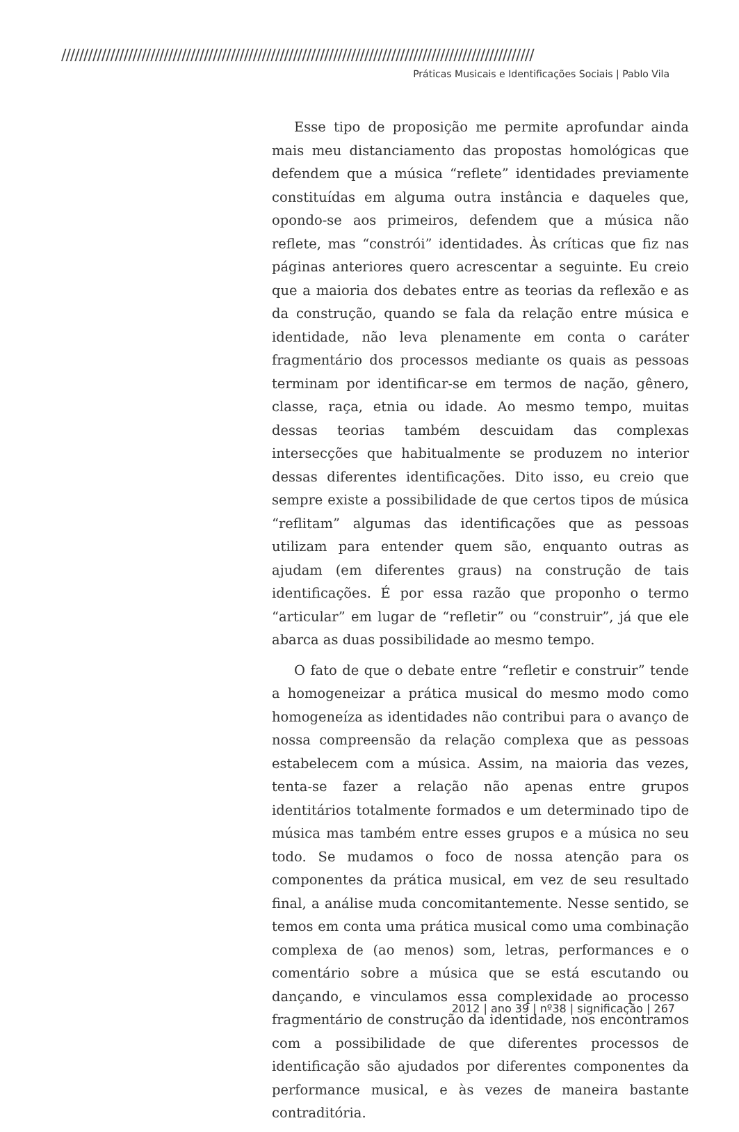//////////////////////////////////////////////////////////////////////////////////////////////////////////
Práticas Musicais e Identificações Sociais | Pablo Vila
Esse tipo de proposição me permite aprofundar ainda mais meu distanciamento das propostas homológicas que defendem que a música “reflete” identidades previamente constituídas em alguma outra instância e daqueles que, opondo-se aos primeiros, defendem que a música não reflete, mas “constrói” identidades. Às críticas que fiz nas páginas anteriores quero acrescentar a seguinte. Eu creio que a maioria dos debates entre as teorias da reflexão e as da construção, quando se fala da relação entre música e identidade, não leva plenamente em conta o caráter fragmentário dos processos mediante os quais as pessoas terminam por identificar-se em termos de nação, gênero, classe, raça, etnia ou idade. Ao mesmo tempo, muitas dessas teorias também descuidam das complexas intersecções que habitualmente se produzem no interior dessas diferentes identificações. Dito isso, eu creio que sempre existe a possibilidade de que certos tipos de música “reflitam” algumas das identificações que as pessoas utilizam para entender quem são, enquanto outras as ajudam (em diferentes graus) na construção de tais identificações. É por essa razão que proponho o termo “articular” em lugar de “refletir” ou “construir”, já que ele abarca as duas possibilidade ao mesmo tempo.
O fato de que o debate entre “refletir e construir” tende a homogeneizar a prática musical do mesmo modo como homogeneíza as identidades não contribui para o avanço de nossa compreensão da relação complexa que as pessoas estabelecem com a música. Assim, na maioria das vezes, tenta-se fazer a relação não apenas entre grupos identitários totalmente formados e um determinado tipo de música mas também entre esses grupos e a música no seu todo. Se mudamos o foco de nossa atenção para os componentes da prática musical, em vez de seu resultado final, a análise muda concomitantemente. Nesse sentido, se temos em conta uma prática musical como uma combinação complexa de (ao menos) som, letras, performances e o comentário sobre a música que se está escutando ou dançando, e vinculamos essa complexidade ao processo fragmentário de construção da identidade, nos encontramos com a possibilidade de que diferentes processos de identificação são ajudados por diferentes componentes da performance musical, e às vezes de maneira bastante contraditória.
2012 | ano 39 | nº38 | significação | 267